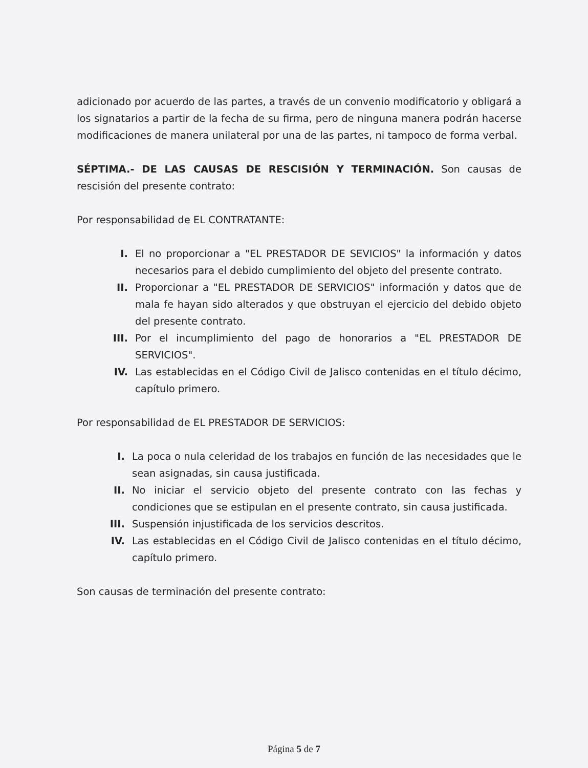adicionado por acuerdo de las partes, a través de un convenio modificatorio y obligará a los signatarios a partir de la fecha de su firma, pero de ninguna manera podrán hacerse modificaciones de manera unilateral por una de las partes, ni tampoco de forma verbal.
SÉPTIMA.- DE LAS CAUSAS DE RESCISIÓN Y TERMINACIÓN. Son causas de rescisión del presente contrato:
Por responsabilidad de EL CONTRATANTE:
I. El no proporcionar a "EL PRESTADOR DE SEVICIOS" la información y datos necesarios para el debido cumplimiento del objeto del presente contrato.
II. Proporcionar a "EL PRESTADOR DE SERVICIOS" información y datos que de mala fe hayan sido alterados y que obstruyan el ejercicio del debido objeto del presente contrato.
III. Por el incumplimiento del pago de honorarios a "EL PRESTADOR DE SERVICIOS".
IV. Las establecidas en el Código Civil de Jalisco contenidas en el título décimo, capítulo primero.
Por responsabilidad de EL PRESTADOR DE SERVICIOS:
I. La poca o nula celeridad de los trabajos en función de las necesidades que le sean asignadas, sin causa justificada.
II. No iniciar el servicio objeto del presente contrato con las fechas y condiciones que se estipulan en el presente contrato, sin causa justificada.
III. Suspensión injustificada de los servicios descritos.
IV. Las establecidas en el Código Civil de Jalisco contenidas en el título décimo, capítulo primero.
Son causas de terminación del presente contrato:
Página 5 de 7